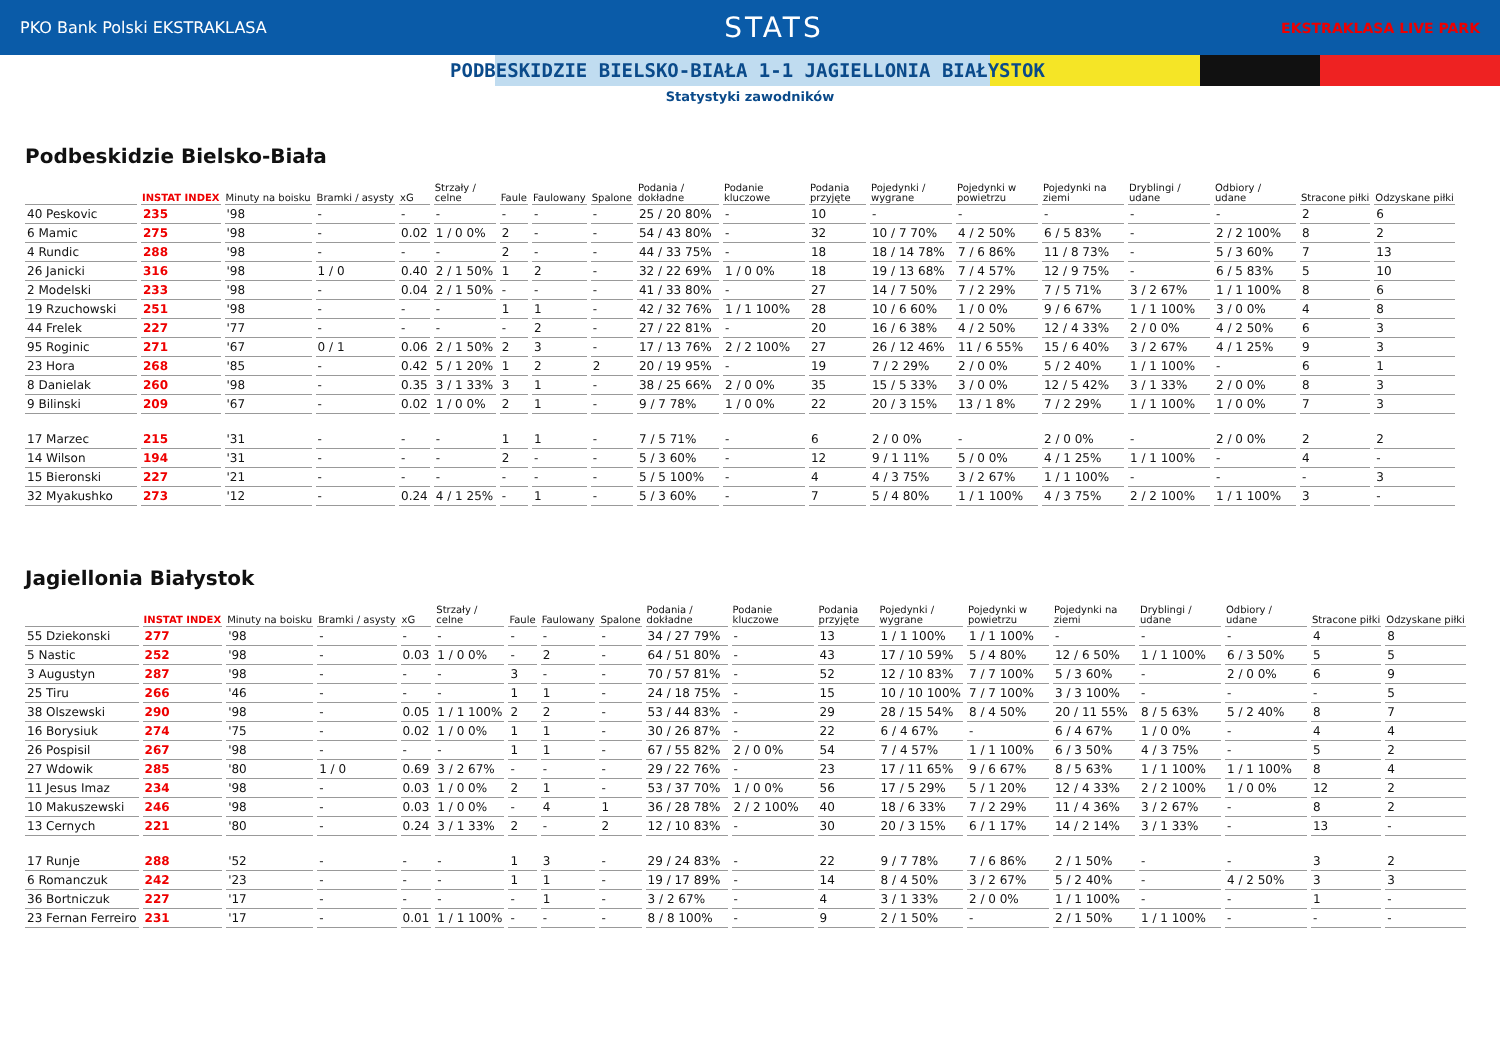PKO Bank Polski EKSTRAKLASA STATS EKSTRAKLASA LIVE PARK
PODBESKIDZIE BIELSKO-BIAŁA 1-1 JAGIELLONIA BIAŁYSTOK
Statystyki zawodników
Podbeskidzie Bielsko-Biała
| | INSTAT INDEX | Minuty na boisku | Bramki / asysty | xG | Strzały / celne | Faule | Faulowany | Spalone | Podania / dokładne | Podanie kluczowe | Podania przyjęte | Pojedynki / wygrane | Pojedynki w powietrzu | Pojedynki na ziemi | Dryblingi / udane | Odbiory / udane | Stracone piłki | Odzyskane piłki |
| --- | --- | --- | --- | --- | --- | --- | --- | --- | --- | --- | --- | --- | --- | --- | --- | --- | --- | --- |
| 40 Peskovic | 235 | '98 | - | - | - | - | - | - | 25 / 20 80% | - | 10 | - | - | - | - | - | 2 | 6 |
| 6 Mamic | 275 | '98 | - | 0.02 | 1 / 0 0% | 2 | - | - | 54 / 43 80% | - | 32 | 10 / 7 70% | 4 / 2 50% | 6 / 5 83% | - | 2 / 2 100% | 8 | 2 |
| 4 Rundic | 288 | '98 | - | - | - | 2 | - | - | 44 / 33 75% | - | 18 | 18 / 14 78% | 7 / 6 86% | 11 / 8 73% | - | 5 / 3 60% | 7 | 13 |
| 26 Janicki | 316 | '98 | 1 / 0 | 0.40 | 2 / 1 50% | 1 | 2 | - | 32 / 22 69% | 1 / 0 0% | 18 | 19 / 13 68% | 7 / 4 57% | 12 / 9 75% | - | 6 / 5 83% | 5 | 10 |
| 2 Modelski | 233 | '98 | - | 0.04 | 2 / 1 50% | - | - | - | 41 / 33 80% | - | 27 | 14 / 7 50% | 7 / 2 29% | 7 / 5 71% | 3 / 2 67% | 1 / 1 100% | 8 | 6 |
| 19 Rzuchowski | 251 | '98 | - | - | - | 1 | 1 | - | 42 / 32 76% | 1 / 1 100% | 28 | 10 / 6 60% | 1 / 0 0% | 9 / 6 67% | 1 / 1 100% | 3 / 0 0% | 4 | 8 |
| 44 Frelek | 227 | '77 | - | - | - | - | 2 | - | 27 / 22 81% | - | 20 | 16 / 6 38% | 4 / 2 50% | 12 / 4 33% | 2 / 0 0% | 4 / 2 50% | 6 | 3 |
| 95 Roginic | 271 | '67 | 0 / 1 | 0.06 | 2 / 1 50% | 2 | 3 | - | 17 / 13 76% | 2 / 2 100% | 27 | 26 / 12 46% | 11 / 6 55% | 15 / 6 40% | 3 / 2 67% | 4 / 1 25% | 9 | 3 |
| 23 Hora | 268 | '85 | - | 0.42 | 5 / 1 20% | 1 | 2 | 2 | 20 / 19 95% | - | 19 | 7 / 2 29% | 2 / 0 0% | 5 / 2 40% | 1 / 1 100% | - | 6 | 1 |
| 8 Danielak | 260 | '98 | - | 0.35 | 3 / 1 33% | 3 | 1 | - | 38 / 25 66% | 2 / 0 0% | 35 | 15 / 5 33% | 3 / 0 0% | 12 / 5 42% | 3 / 1 33% | 2 / 0 0% | 8 | 3 |
| 9 Bilinski | 209 | '67 | - | 0.02 | 1 / 0 0% | 2 | 1 | - | 9 / 7 78% | 1 / 0 0% | 22 | 20 / 3 15% | 13 / 1 8% | 7 / 2 29% | 1 / 1 100% | 1 / 0 0% | 7 | 3 |
| 17 Marzec | 215 | '31 | - | - | - | 1 | 1 | - | 7 / 5 71% | - | 6 | 2 / 0 0% | - | 2 / 0 0% | - | 2 / 0 0% | 2 | 2 |
| 14 Wilson | 194 | '31 | - | - | - | 2 | - | - | 5 / 3 60% | - | 12 | 9 / 1 11% | 5 / 0 0% | 4 / 1 25% | 1 / 1 100% | - | 4 | - |
| 15 Bieronski | 227 | '21 | - | - | - | - | - | - | 5 / 5 100% | - | 4 | 4 / 3 75% | 3 / 2 67% | 1 / 1 100% | - | - | - | 3 |
| 32 Myakushko | 273 | '12 | - | 0.24 | 4 / 1 25% | - | 1 | - | 5 / 3 60% | - | 7 | 5 / 4 80% | 1 / 1 100% | 4 / 3 75% | 2 / 2 100% | 1 / 1 100% | 3 | - |
Jagiellonia Białystok
| | INSTAT INDEX | Minuty na boisku | Bramki / asysty | xG | Strzały / celne | Faule | Faulowany | Spalone | Podania / dokładne | Podanie kluczowe | Podania przyjęte | Pojedynki / wygrane | Pojedynki w powietrzu | Pojedynki na ziemi | Dryblingi / udane | Odbiory / udane | Stracone piłki | Odzyskane piłki |
| --- | --- | --- | --- | --- | --- | --- | --- | --- | --- | --- | --- | --- | --- | --- | --- | --- | --- | --- |
| 55 Dziekonski | 277 | '98 | - | - | - | - | - | - | 34 / 27 79% | - | 13 | 1 / 1 100% | 1 / 1 100% | - | - | - | 4 | 8 |
| 5 Nastic | 252 | '98 | - | 0.03 | 1 / 0 0% | - | 2 | - | 64 / 51 80% | - | 43 | 17 / 10 59% | 5 / 4 80% | 12 / 6 50% | 1 / 1 100% | 6 / 3 50% | 5 | 5 |
| 3 Augustyn | 287 | '98 | - | - | - | 3 | - | - | 70 / 57 81% | - | 52 | 12 / 10 83% | 7 / 7 100% | 5 / 3 60% | - | 2 / 0 0% | 6 | 9 |
| 25 Tiru | 266 | '46 | - | - | - | 1 | 1 | - | 24 / 18 75% | - | 15 | 10 / 10 100% | 7 / 7 100% | 3 / 3 100% | - | - | - | 5 |
| 38 Olszewski | 290 | '98 | - | 0.05 | 1 / 1 100% | 2 | 2 | - | 53 / 44 83% | - | 29 | 28 / 15 54% | 8 / 4 50% | 20 / 11 55% | 8 / 5 63% | 5 / 2 40% | 8 | 7 |
| 16 Borysiuk | 274 | '75 | - | 0.02 | 1 / 0 0% | 1 | 1 | - | 30 / 26 87% | - | 22 | 6 / 4 67% | - | 6 / 4 67% | 1 / 0 0% | - | 4 | 4 |
| 26 Pospisil | 267 | '98 | - | - | - | 1 | 1 | - | 67 / 55 82% | 2 / 0 0% | 54 | 7 / 4 57% | 1 / 1 100% | 6 / 3 50% | 4 / 3 75% | - | 5 | 2 |
| 27 Wdowik | 285 | '80 | 1 / 0 | 0.69 | 3 / 2 67% | - | - | - | 29 / 22 76% | - | 23 | 17 / 11 65% | 9 / 6 67% | 8 / 5 63% | 1 / 1 100% | 1 / 1 100% | 8 | 4 |
| 11 Jesus Imaz | 234 | '98 | - | 0.03 | 1 / 0 0% | 2 | 1 | - | 53 / 37 70% | 1 / 0 0% | 56 | 17 / 5 29% | 5 / 1 20% | 12 / 4 33% | 2 / 2 100% | 1 / 0 0% | 12 | 2 |
| 10 Makuszewski | 246 | '98 | - | 0.03 | 1 / 0 0% | - | 4 | 1 | 36 / 28 78% | 2 / 2 100% | 40 | 18 / 6 33% | 7 / 2 29% | 11 / 4 36% | 3 / 2 67% | - | 8 | 2 |
| 13 Cernych | 221 | '80 | - | 0.24 | 3 / 1 33% | 2 | - | 2 | 12 / 10 83% | - | 30 | 20 / 3 15% | 6 / 1 17% | 14 / 2 14% | 3 / 1 33% | - | 13 | - |
| 17 Runje | 288 | '52 | - | - | - | 1 | 3 | - | 29 / 24 83% | - | 22 | 9 / 7 78% | 7 / 6 86% | 2 / 1 50% | - | - | 3 | 2 |
| 6 Romanczuk | 242 | '23 | - | - | - | 1 | 1 | - | 19 / 17 89% | - | 14 | 8 / 4 50% | 3 / 2 67% | 5 / 2 40% | - | 4 / 2 50% | 3 | 3 |
| 36 Bortniczuk | 227 | '17 | - | - | - | - | 1 | - | 3 / 2 67% | - | 4 | 3 / 1 33% | 2 / 0 0% | 1 / 1 100% | - | - | 1 | - |
| 23 Fernan Ferreiro | 231 | '17 | - | 0.01 | 1 / 1 100% | - | - | - | 8 / 8 100% | - | 9 | 2 / 1 50% | - | 2 / 1 50% | 1 / 1 100% | - | - | - |